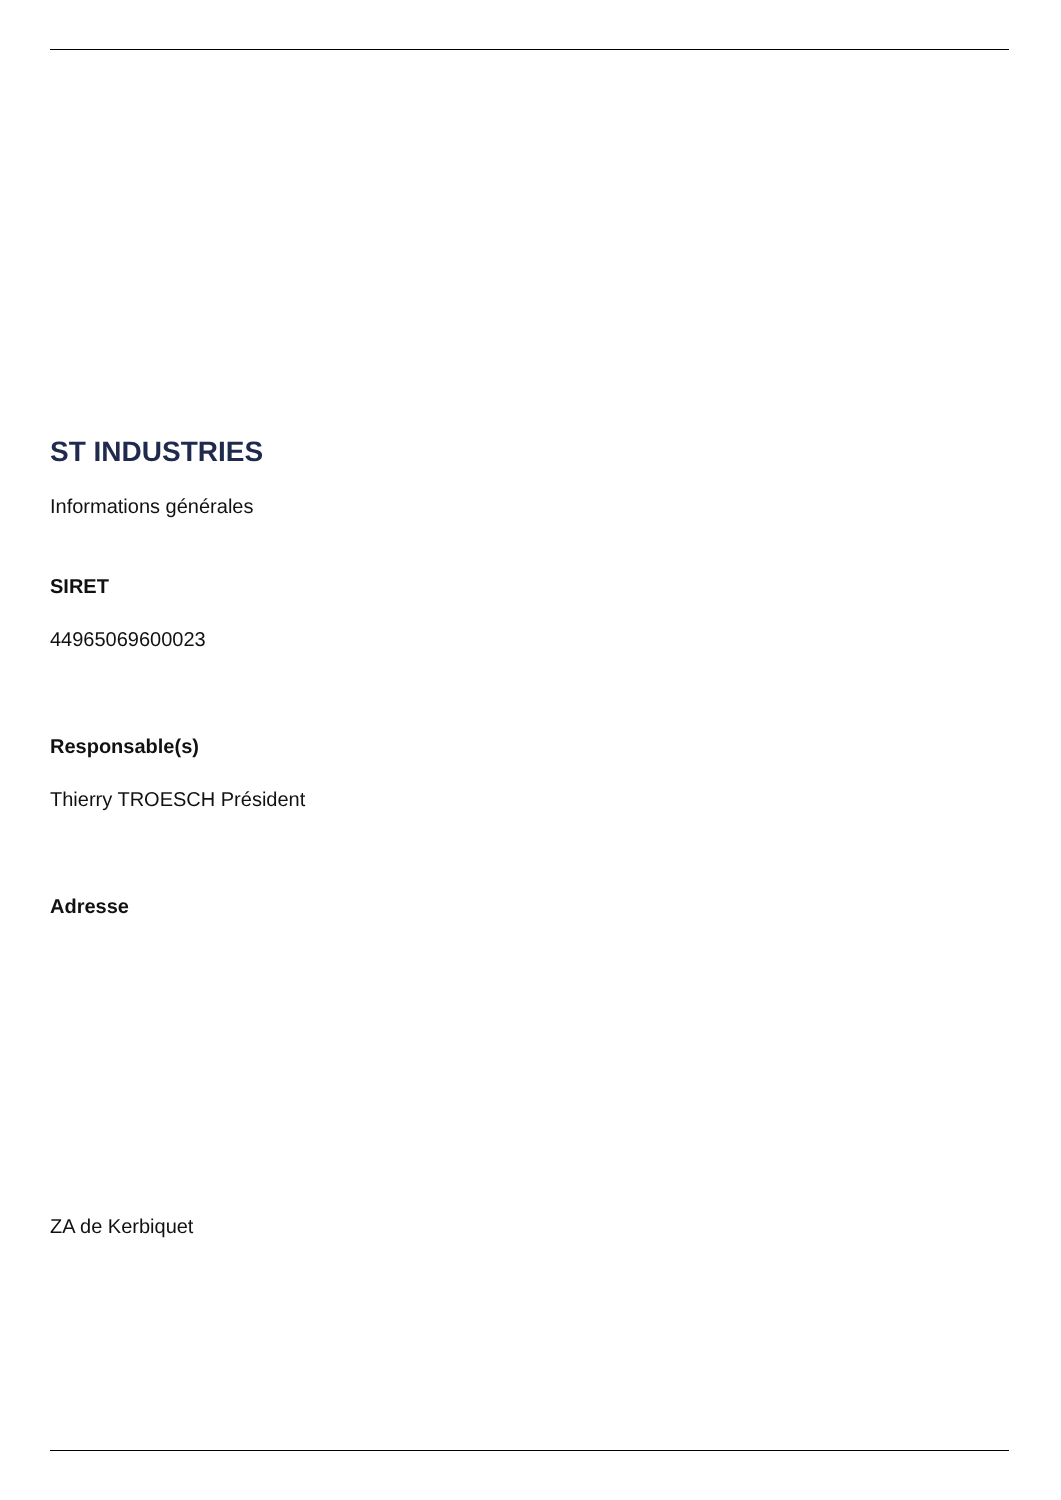ST INDUSTRIES
Informations générales
SIRET
44965069600023
Responsable(s)
Thierry TROESCH Président
Adresse
ZA de Kerbiquet